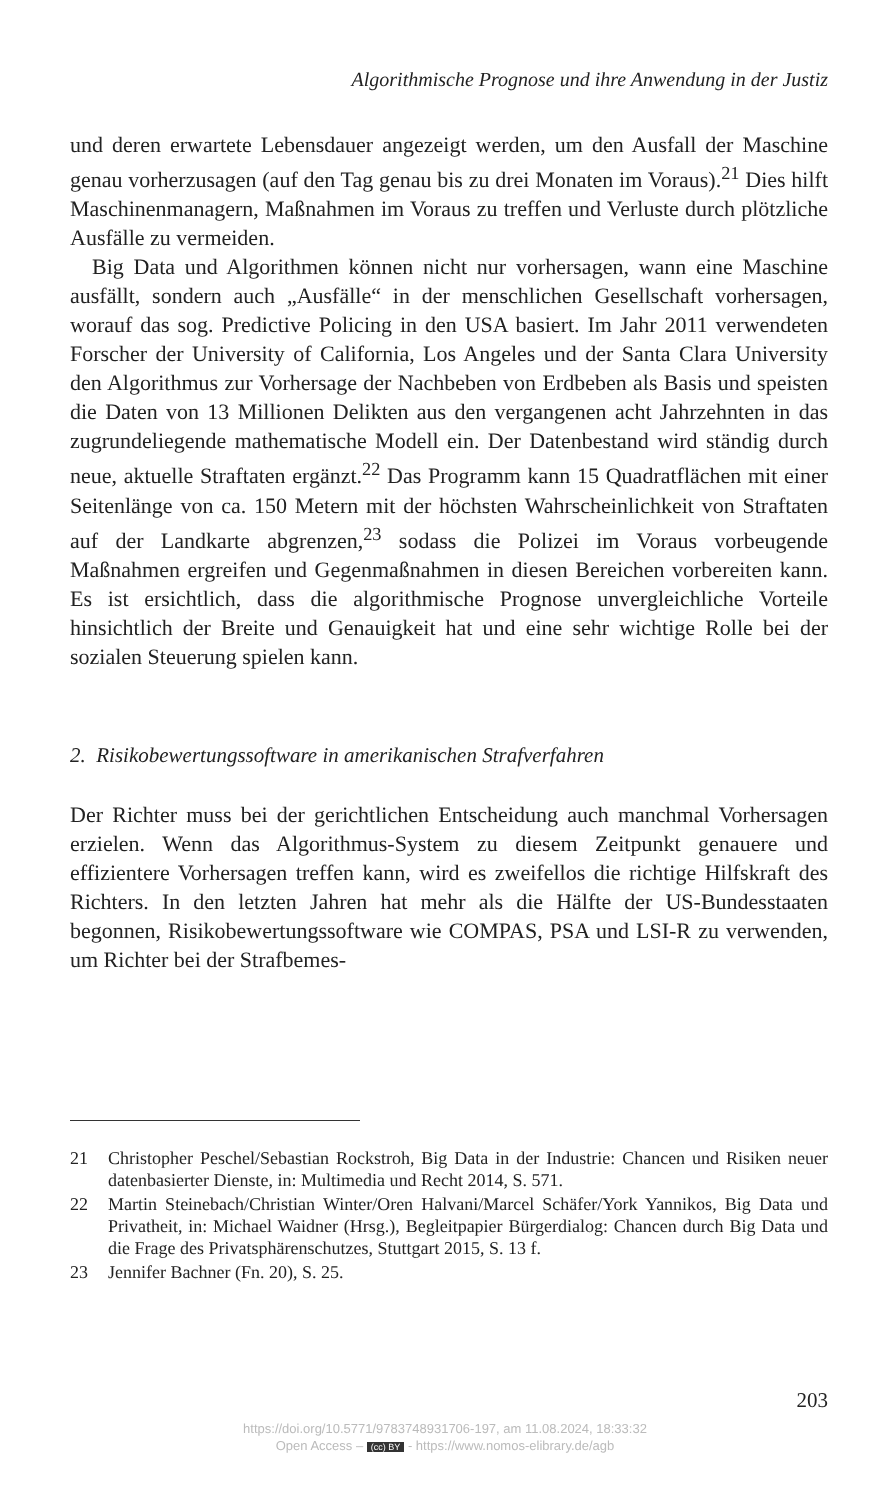Algorithmische Prognose und ihre Anwendung in der Justiz
und deren erwartete Lebensdauer angezeigt werden, um den Ausfall der Maschine genau vorherzusagen (auf den Tag genau bis zu drei Monaten im Voraus).<sup>21</sup> Dies hilft Maschinenmanagern, Maßnahmen im Voraus zu treffen und Verluste durch plötzliche Ausfälle zu vermeiden.
Big Data und Algorithmen können nicht nur vorhersagen, wann eine Maschine ausfällt, sondern auch „Ausfälle“ in der menschlichen Gesellschaft vorhersagen, worauf das sog. Predictive Policing in den USA basiert. Im Jahr 2011 verwendeten Forscher der University of California, Los Angeles und der Santa Clara University den Algorithmus zur Vorhersage der Nachbeben von Erdbeben als Basis und speisten die Daten von 13 Millionen Delikten aus den vergangenen acht Jahrzehnten in das zugrundeliegende mathematische Modell ein. Der Datenbestand wird ständig durch neue, aktuelle Straftaten ergänzt.<sup>22</sup> Das Programm kann 15 Quadratflächen mit einer Seitenlänge von ca. 150 Metern mit der höchsten Wahrscheinlichkeit von Straftaten auf der Landkarte abgrenzen,<sup>23</sup> sodass die Polizei im Voraus vorbeugende Maßnahmen ergreifen und Gegenmaßnahmen in diesen Bereichen vorbereiten kann. Es ist ersichtlich, dass die algorithmische Prognose unvergleichliche Vorteile hinsichtlich der Breite und Genauigkeit hat und eine sehr wichtige Rolle bei der sozialen Steuerung spielen kann.
2. Risikobewertungssoftware in amerikanischen Strafverfahren
Der Richter muss bei der gerichtlichen Entscheidung auch manchmal Vorhersagen erzielen. Wenn das Algorithmus-System zu diesem Zeitpunkt genauere und effizientere Vorhersagen treffen kann, wird es zweifellos die richtige Hilfskraft des Richters. In den letzten Jahren hat mehr als die Hälfte der US-Bundesstaaten begonnen, Risikobewertungssoftware wie COMPAS, PSA und LSI-R zu verwenden, um Richter bei der Strafbemes-
21 Christopher Peschel/Sebastian Rockstroh, Big Data in der Industrie: Chancen und Risiken neuer datenbasierter Dienste, in: Multimedia und Recht 2014, S. 571.
22 Martin Steinebach/Christian Winter/Oren Halvani/Marcel Schäfer/York Yannikos, Big Data und Privatheit, in: Michael Waidner (Hrsg.), Begleitpapier Bürgerdialog: Chancen durch Big Data und die Frage des Privatsphärenschutzes, Stuttgart 2015, S. 13 f.
23 Jennifer Bachner (Fn. 20), S. 25.
203
https://doi.org/10.5771/9783748931706-197, am 11.08.2024, 18:33:32
Open Access – (cc) BY - https://www.nomos-elibrary.de/agb